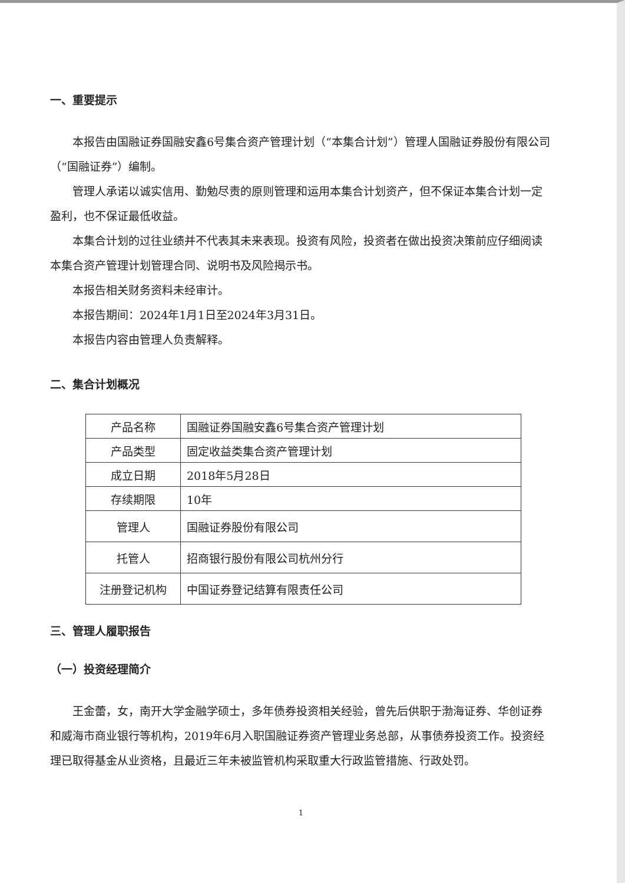一、重要提示
本报告由国融证券国融安鑫6号集合资产管理计划（“本集合计划”）管理人国融证券股份有限公司（“国融证券”）编制。
管理人承诺以诚实信用、勤勉尽责的原则管理和运用本集合计划资产，但不保证本集合计划一定盈利，也不保证最低收益。
本集合计划的过往业绩并不代表其未来表现。投资有风险，投资者在做出投资决策前应仔细阅读本集合资产管理计划管理合同、说明书及风险揭示书。
本报告相关财务资料未经审计。
本报告期间：2024年1月1日至2024年3月31日。
本报告内容由管理人负责解释。
二、集合计划概况
| 产品名称 | 国融证券国融安鑫6号集合资产管理计划 |
| 产品类型 | 固定收益类集合资产管理计划 |
| 成立日期 | 2018年5月28日 |
| 存续期限 | 10年 |
| 管理人 | 国融证券股份有限公司 |
| 托管人 | 招商银行股份有限公司杭州分行 |
| 注册登记机构 | 中国证券登记结算有限责任公司 |
三、管理人履职报告
（一）投资经理简介
王金蕾，女，南开大学金融学硕士，多年债券投资相关经验，曾先后供职于渤海证券、华创证券和威海市商业银行等机构，2019年6月入职国融证券资产管理业务总部，从事债券投资工作。投资经理已取得基金从业资格，且最近三年未被监管机构采取重大行政监管措施、行政处罚。
1